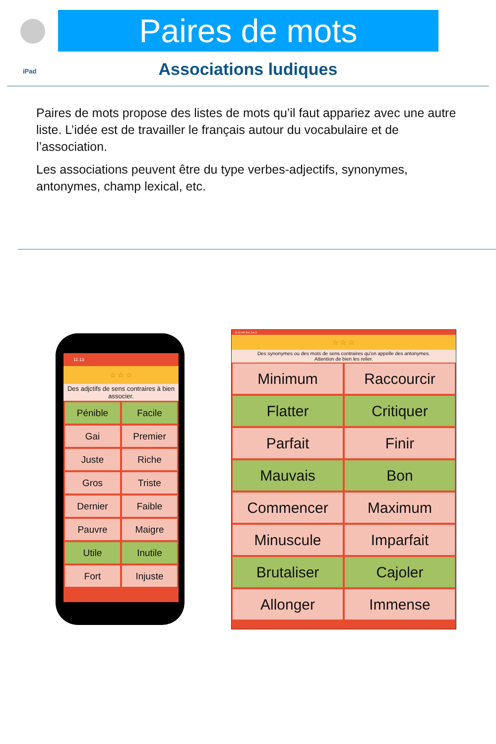Paires de mots
iPad
Associations ludiques
Paires de mots propose des listes de mots qu’il faut appariez avec une autre liste. L’idée est de travailler le français autour du vocabulaire et de l’association.
Les associations peuvent être du type verbes-adjectifs, synonymes, antonymes, champ lexical, etc.
11:13
☆ ☆ ☆
Des adjctifs de sens contraires à bien associer.
Pénible
Facile
Gai
Premier
Juste
Riche
Gros
Triste
Dernier
Faible
Pauvre
Maigre
Utile
Inutile
Fort
Injuste
11:16 AM Sun Jun 9
☆ ☆ ☆
Des synonymes ou des mots de sens contraires qu'on appelle des antonymes.
Attention de bien les relier.
Minimum
Raccourcir
Flatter
Critiquer
Parfait
Finir
Mauvais
Bon
Commencer
Maximum
Minuscule
Imparfait
Brutaliser
Cajoler
Allonger
Immense